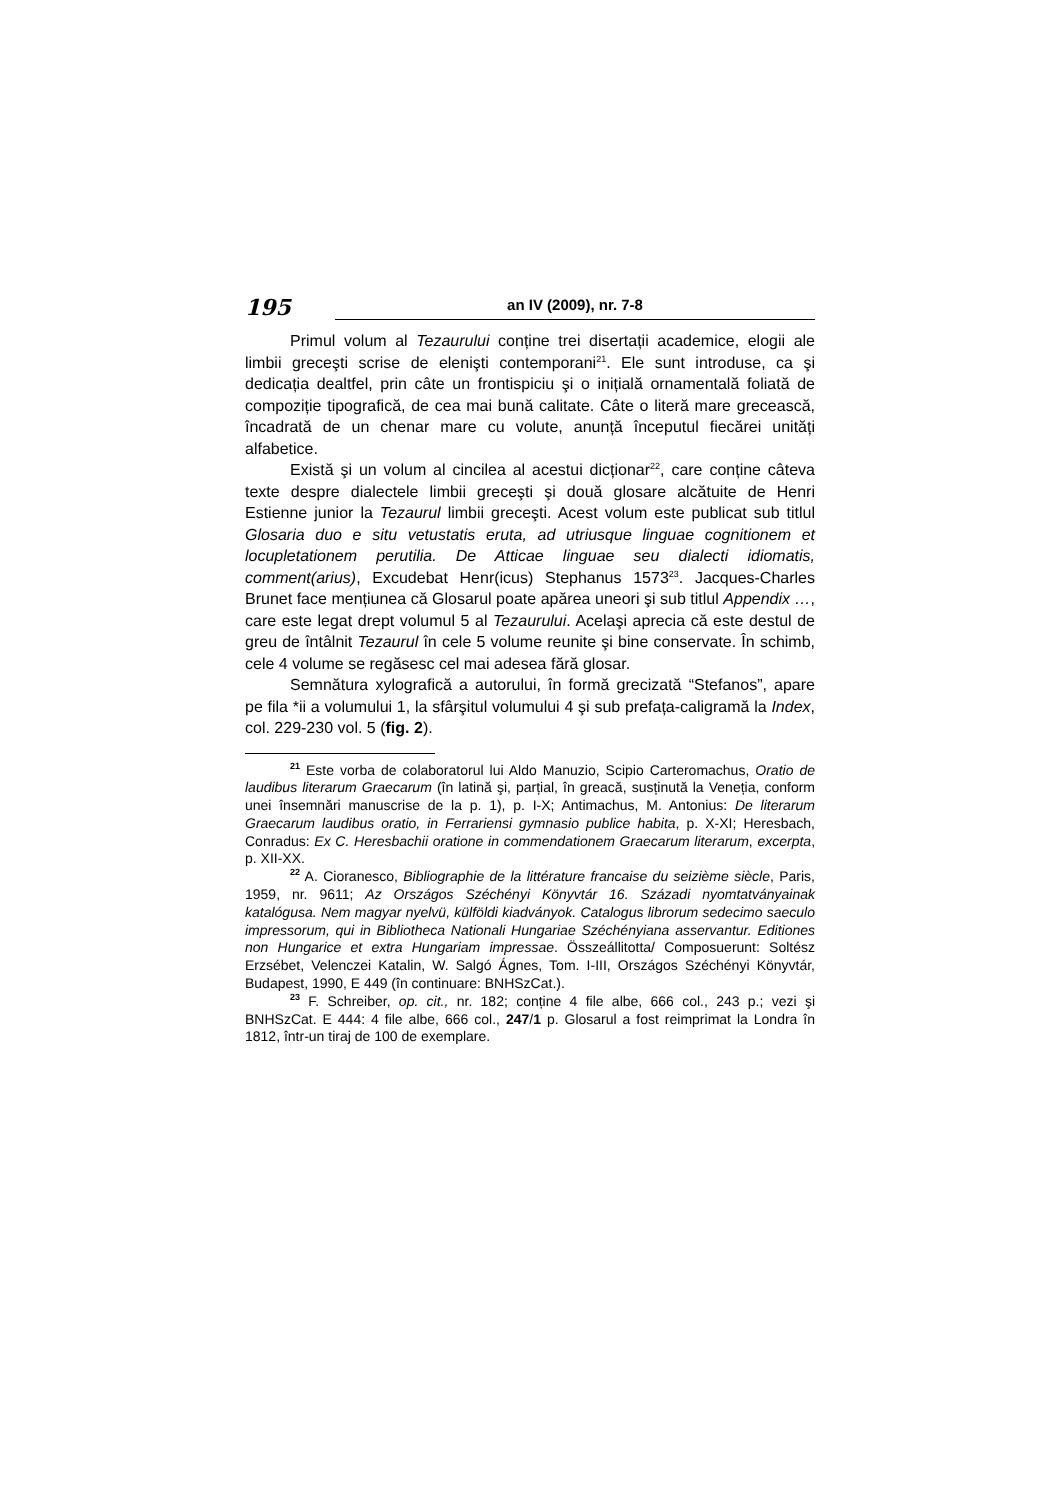195
an IV (2009), nr. 7-8
Primul volum al Tezaurului conține trei disertații academice, elogii ale limbii greceşti scrise de elenişti contemporani<sup>21</sup>. Ele sunt introduse, ca şi dedicația dealtfel, prin câte un frontispiciu şi o inițială ornamentală foliată de compoziție tipografică, de cea mai bună calitate. Câte o literă mare grecească, încadrată de un chenar mare cu volute, anunță începutul fiecărei unități alfabetice.
Există şi un volum al cincilea al acestui dicționar<sup>22</sup>, care conține câteva texte despre dialectele limbii greceşti şi două glosare alcătuite de Henri Estienne junior la Tezaurul limbii greceşti. Acest volum este publicat sub titlul Glosaria duo e situ vetustatis eruta, ad utriusque linguae cognitionem et locupletationem perutilia. De Atticae linguae seu dialecti idiomatis, comment(arius), Excudebat Henr(icus) Stephanus 1573<sup>23</sup>. Jacques-Charles Brunet face mențiunea că Glosarul poate apărea uneori şi sub titlul Appendix …, care este legat drept volumul 5 al Tezaurului. Acelaşi aprecia că este destul de greu de întâlnit Tezaurul în cele 5 volume reunite şi bine conservate. În schimb, cele 4 volume se regăsesc cel mai adesea fără glosar.
Semnătura xylografică a autorului, în formă grecizată “Stefanos”, apare pe fila *ii a volumului 1, la sfârşitul volumului 4 şi sub prefața-caligramă la Index, col. 229-230 vol. 5 (fig. 2).
<sup>21</sup> Este vorba de colaboratorul lui Aldo Manuzio, Scipio Carteromachus, Oratio de laudibus literarum Graecarum (în latină şi, parțial, în greacă, susținută la Veneția, conform unei însemnări manuscrise de la p. 1), p. I-X; Antimachus, M. Antonius: De literarum Graecarum laudibus oratio, in Ferrariensi gymnasio publice habita, p. X-XI; Heresbach, Conradus: Ex C. Heresbachii oratione in commendationem Graecarum literarum, excerpta, p. XII-XX.
<sup>22</sup> A. Cioranesco, Bibliographie de la littérature francaise du seizième siècle, Paris, 1959, nr. 9611; Az Országos Széchényi Könyvtár 16. Századi nyomtatványainak katalógusa. Nem magyar nyelvü, külföldi kiadványok. Catalogus librorum sedecimo saeculo impressorum, qui in Bibliotheca Nationali Hungariae Széchényiana asservantur. Editiones non Hungarice et extra Hungariam impressae. Összeállitotta/ Composuerunt: Soltész Erzsébet, Velenczei Katalin, W. Salgó Ágnes, Tom. I-III, Országos Széchényi Könyvtár, Budapest, 1990, E 449 (în continuare: BNHSzCat.).
<sup>23</sup> F. Schreiber, op. cit., nr. 182; conține 4 file albe, 666 col., 243 p.; vezi şi BNHSzCat. E 444: 4 file albe, 666 col., 247/1 p. Glosarul a fost reimprimat la Londra în 1812, într-un tiraj de 100 de exemplare.